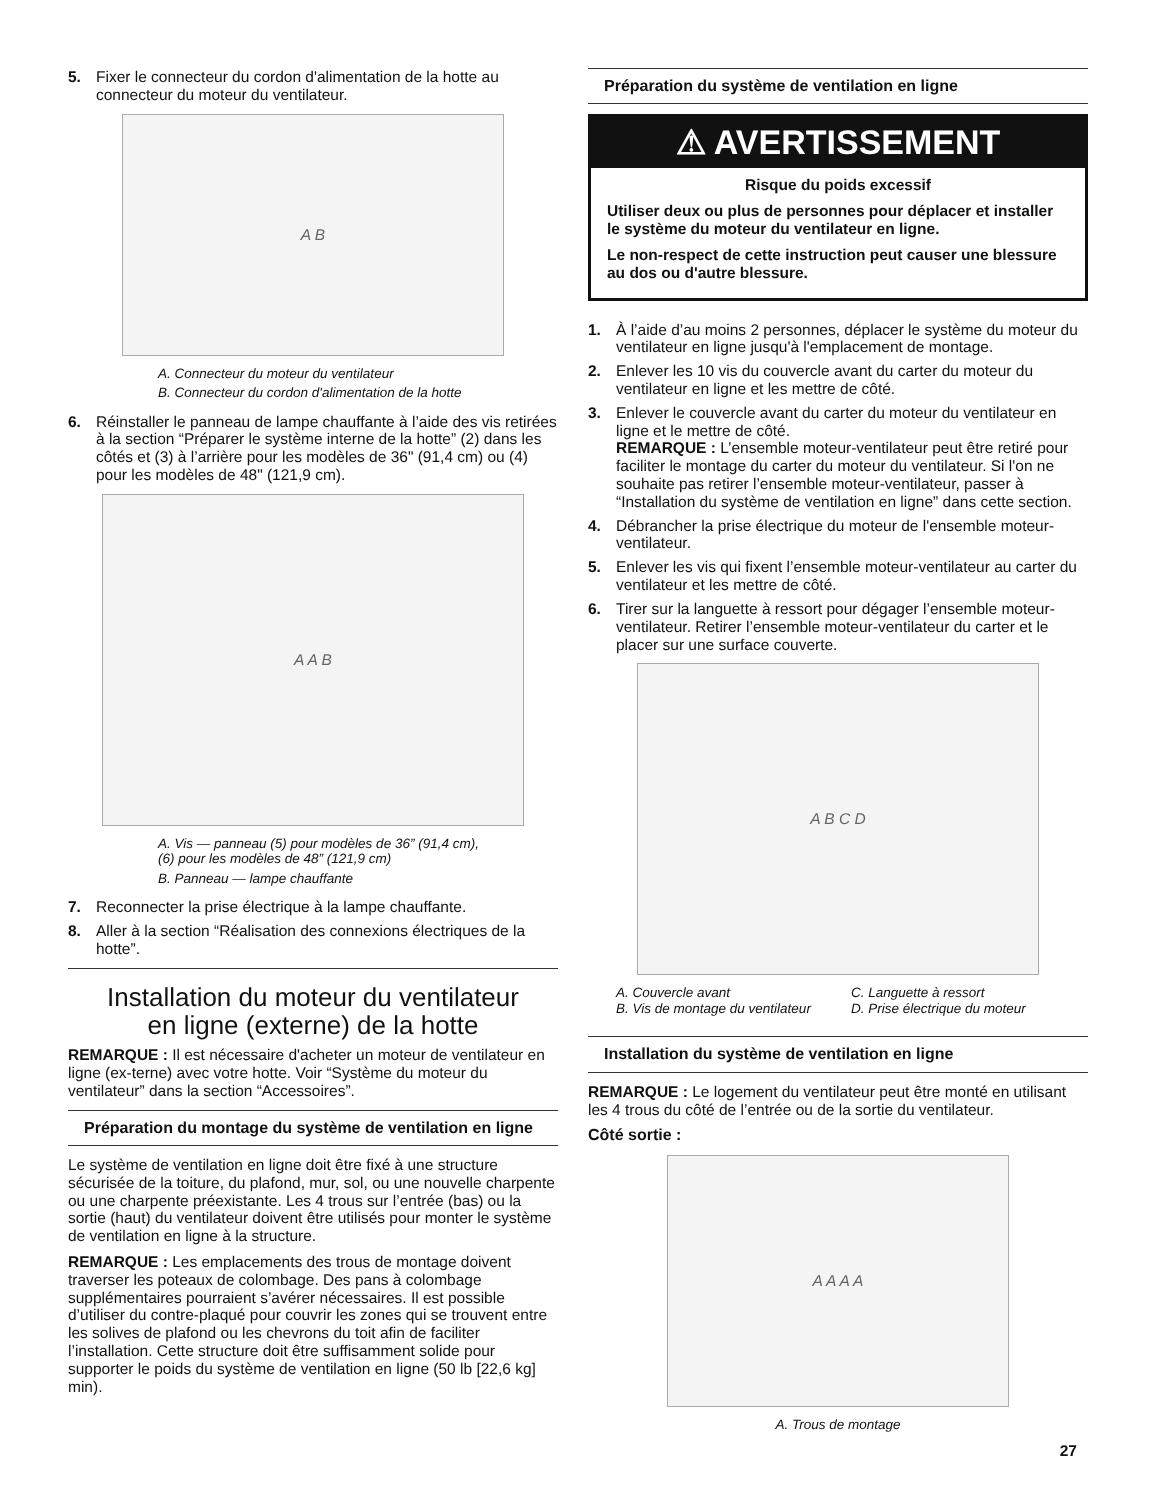5. Fixer le connecteur du cordon d'alimentation de la hotte au connecteur du moteur du ventilateur.
A B
A. Connecteur du moteur du ventilateur
B. Connecteur du cordon d'alimentation de la hotte
6. Réinstaller le panneau de lampe chauffante à l’aide des vis retirées à la section “Préparer le système interne de la hotte” (2) dans les côtés et (3) à l’arrière pour les modèles de 36" (91,4 cm) ou (4) pour les modèles de 48" (121,9 cm).
A A B
A. Vis — panneau (5) pour modèles de 36” (91,4 cm),
(6) pour les modèles de 48” (121,9 cm)
B. Panneau — lampe chauffante
7. Reconnecter la prise électrique à la lampe chauffante.
8. Aller à la section “Réalisation des connexions électriques de la hotte”.
Installation du moteur du ventilateur
en ligne (externe) de la hotte
REMARQUE : Il est nécessaire d'acheter un moteur de ventilateur en ligne (ex-terne) avec votre hotte. Voir “Système du moteur du ventilateur” dans la section “Accessoires”.
Préparation du montage du système de ventilation en ligne
Le système de ventilation en ligne doit être fixé à une structure sécurisée de la toiture, du plafond, mur, sol, ou une nouvelle charpente ou une charpente préexistante. Les 4 trous sur l’entrée (bas) ou la sortie (haut) du ventilateur doivent être utilisés pour monter le système de ventilation en ligne à la structure.
REMARQUE : Les emplacements des trous de montage doivent traverser les poteaux de colombage. Des pans à colombage supplémentaires pourraient s’avérer nécessaires. Il est possible d’utiliser du contre-plaqué pour couvrir les zones qui se trouvent entre les solives de plafond ou les chevrons du toit afin de faciliter l’installation. Cette structure doit être suffisamment solide pour supporter le poids du système de ventilation en ligne (50 lb [22,6 kg] min).
Préparation du système de ventilation en ligne
⚠ AVERTISSEMENT
Risque du poids excessif
Utiliser deux ou plus de personnes pour déplacer et installer le système du moteur du ventilateur en ligne.
Le non-respect de cette instruction peut causer une blessure au dos ou d'autre blessure.
1. À l’aide d’au moins 2 personnes, déplacer le système du moteur du ventilateur en ligne jusqu'à l'emplacement de montage.
2. Enlever les 10 vis du couvercle avant du carter du moteur du ventilateur en ligne et les mettre de côté.
3. Enlever le couvercle avant du carter du moteur du ventilateur en ligne et le mettre de côté.
REMARQUE : L’ensemble moteur-ventilateur peut être retiré pour faciliter le montage du carter du moteur du ventilateur. Si l'on ne souhaite pas retirer l’ensemble moteur-ventilateur, passer à “Installation du système de ventilation en ligne” dans cette section.
4. Débrancher la prise électrique du moteur de l'ensemble moteur-ventilateur.
5. Enlever les vis qui fixent l’ensemble moteur-ventilateur au carter du ventilateur et les mettre de côté.
6. Tirer sur la languette à ressort pour dégager l’ensemble moteur-ventilateur. Retirer l’ensemble moteur-ventilateur du carter et le placer sur une surface couverte.
A B C D
A. Couvercle avant
B. Vis de montage du ventilateur
C. Languette à ressort
D. Prise électrique du moteur
Installation du système de ventilation en ligne
REMARQUE : Le logement du ventilateur peut être monté en utilisant les 4 trous du côté de l’entrée ou de la sortie du ventilateur.
Côté sortie :
A A A A
A. Trous de montage
27